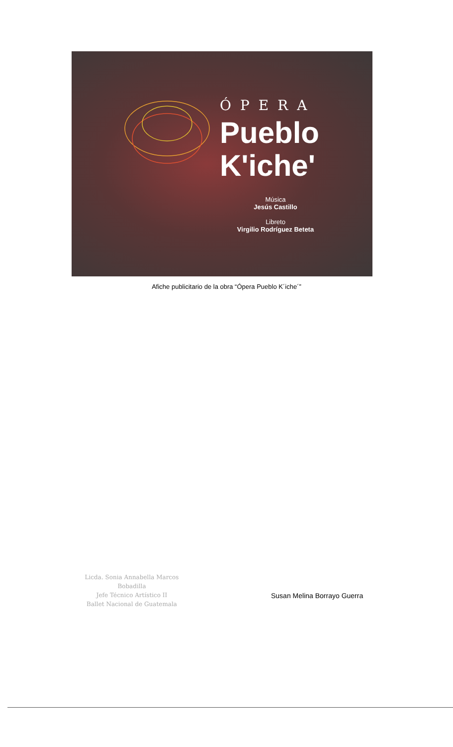ÓPERA
Pueblo
K'iche'
Música
Jesús Castillo
Libreto
Virgilio Rodríguez Beteta
Afiche publicitario de la obra “Ópera Pueblo K´iche´”
Licda. Sonia Annabella Marcos Bobadilla
Jefe Técnico Artístico II
Ballet Nacional de Guatemala
Susan Melina Borrayo Guerra